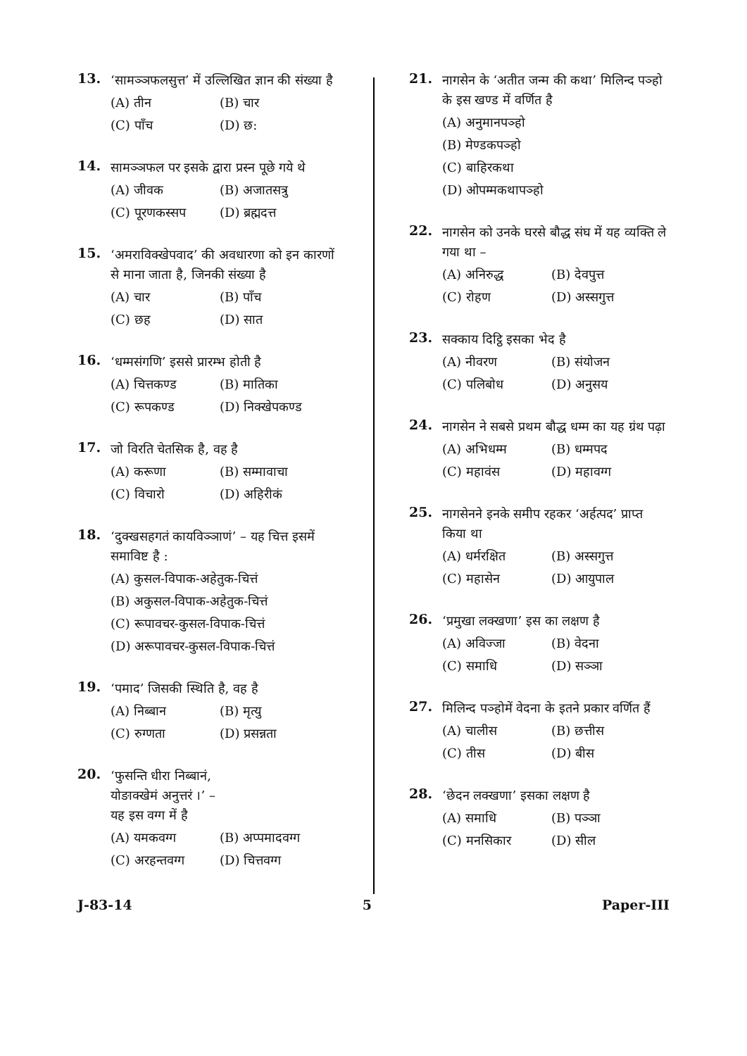13.
‘सामञ्ञफलसुत्त’ में उल्लिखित ज्ञान की संख्या है
(A) तीन (B) चार
(C) पाँच (D) छ:
14.
सामञ्ञफल पर इसके द्वारा प्रस्न पूछे गये थे
(A) जीवक (B) अजातसत्रु
(C) पूरणकस्सप (D) ब्रह्मदत्त
15.
‘अमराविक्खेपवाद’ की अवधारणा को इन कारणों से माना जाता है, जिनकी संख्या है
(A) चार (B) पाँच
(C) छह (D) सात
16.
‘धम्मसंगणि’ इससे प्रारम्भ होती है
(A) चित्तकण्ड (B) मातिका
(C) रूपकण्ड (D) निक्खेपकण्ड
17.
जो विरति चेतसिक है, वह है
(A) करूणा (B) सम्मावाचा
(C) विचारो (D) अहिरीकं
18.
‘दुक्खसहगतं कायविञ्ञाणं’ – यह चित्त इसमें समाविष्ट है :
(A) कुसल-विपाक-अहेतुक-चित्तं
(B) अकुसल-विपाक-अहेतुक-चित्तं
(C) रूपावचर-कुसल-विपाक-चित्तं
(D) अरूपावचर-कुसल-विपाक-चित्तं
19.
‘पमाद’ जिसकी स्थिति है, वह है
(A) निब्बान (B) मृत्यु
(C) रुग्णता (D) प्रसन्नता
20.
‘फुसन्ति धीरा निब्बानं,
योङाक्खेमं अनुत्तरं ।’ –
यह इस वग्ग में है
(A) यमकवग्ग (B) अप्पमादवग्ग
(C) अरहन्तवग्ग (D) चित्तवग्ग
21.
नागसेन के ‘अतीत जन्म की कथा’ मिलिन्द पञ्हो के इस खण्ड में वर्णित है
(A) अनुमानपञ्हो
(B) मेण्डकपञ्हो
(C) बाहिरकथा
(D) ओपम्मकथापञ्हो
22.
नागसेन को उनके घरसे बौद्ध संघ में यह व्यक्ति ले गया था –
(A) अनिरुद्ध (B) देवपुत्त
(C) रोहण (D) अस्सगुत्त
23.
सक्काय दिट्ठि इसका भेद है
(A) नीवरण (B) संयोजन
(C) पलिबोध (D) अनुसय
24.
नागसेन ने सबसे प्रथम बौद्ध धम्म का यह ग्रंथ पढ़ा
(A) अभिधम्म (B) धम्मपद
(C) महावंस (D) महावग्ग
25.
नागसेनने इनके समीप रहकर ‘अर्हत्पद’ प्राप्त किया था
(A) धर्मरक्षित (B) अस्सगुत्त
(C) महासेन (D) आयुपाल
26.
‘प्रमुखा लक्खणा’ इस का लक्षण है
(A) अविज्जा (B) वेदना
(C) समाधि (D) सञ्ञा
27.
मिलिन्द पञ्होमें वेदना के इतने प्रकार वर्णित हैं
(A) चालीस (B) छत्तीस
(C) तीस (D) बीस
28.
‘छेदन लक्खणा’ इसका लक्षण है
(A) समाधि (B) पञ्ञा
(C) मनसिकार (D) सील
J-83-14 5 Paper-III